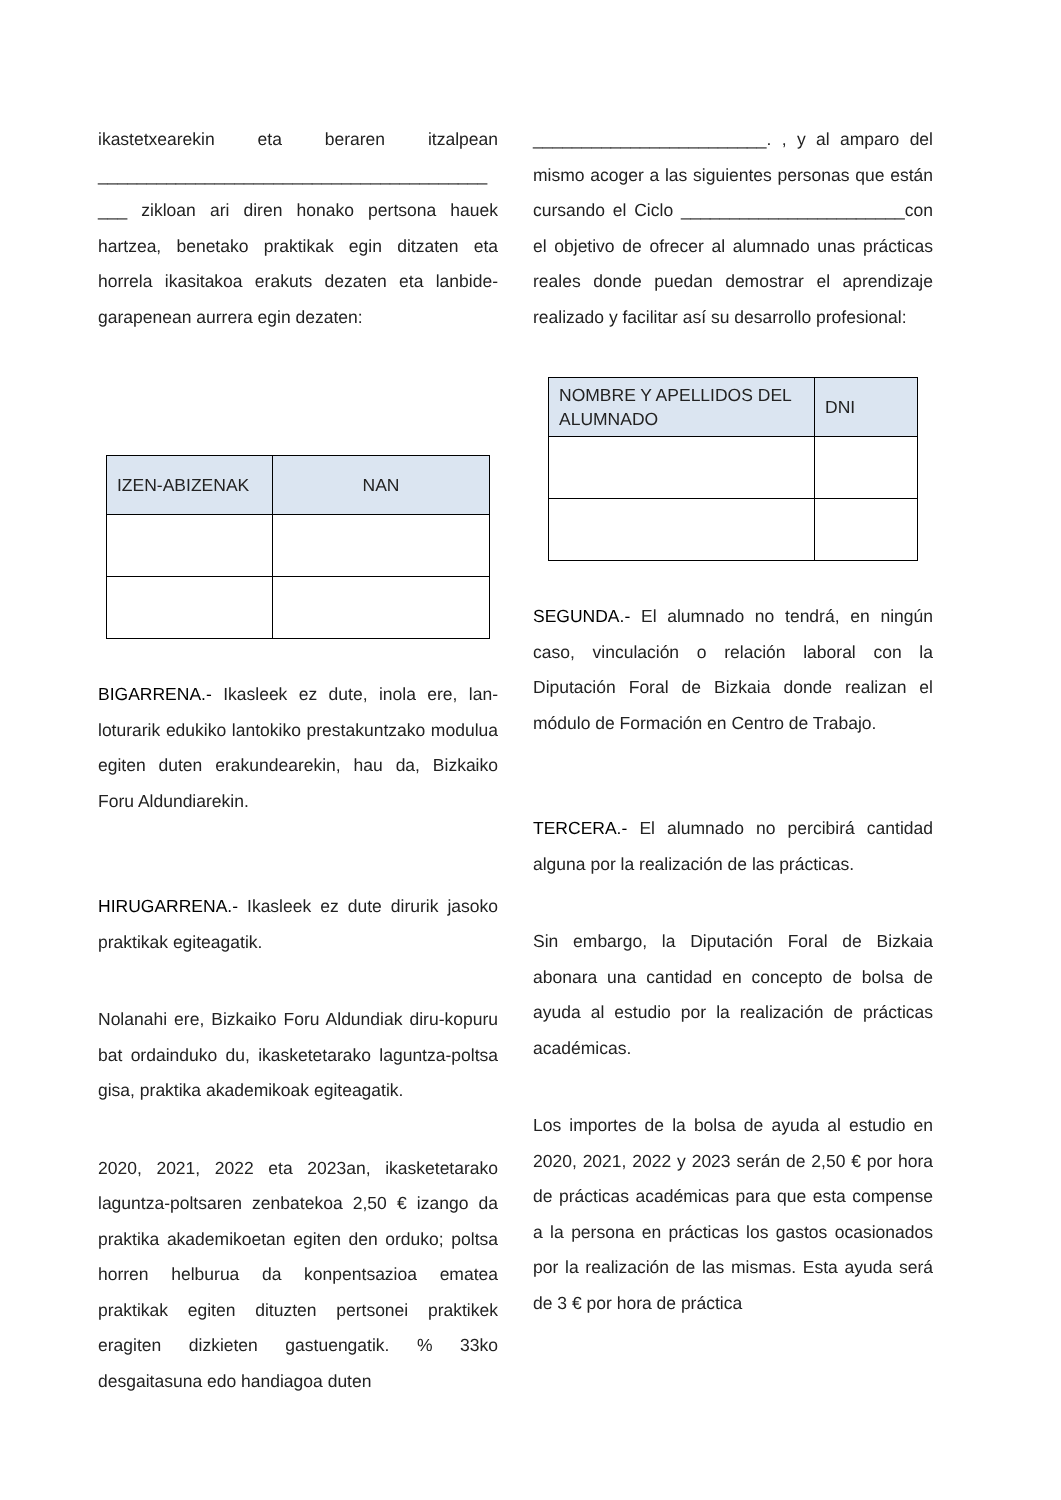ikastetxearekin eta beraren itzalpean ________________________________________ ___ zikloan ari diren honako pertsona hauek hartzea, benetako praktikak egin ditzaten eta horrela ikasitakoa erakuts dezaten eta lanbide-garapenean aurrera egin dezaten:
| IZEN-ABIZENAK | NAN |
| --- | --- |
BIGARRENA.- Ikasleek ez dute, inola ere, lan-loturarik edukiko lantokiko prestakuntzako modulua egiten duten erakundearekin, hau da, Bizkaiko Foru Aldundiarekin.
HIRUGARRENA.- Ikasleek ez dute dirurik jasoko praktikak egiteagatik.
Nolanahi ere, Bizkaiko Foru Aldundiak diru-kopuru bat ordainduko du, ikasketetarako laguntza-poltsa gisa, praktika akademikoak egiteagatik.
2020, 2021, 2022 eta 2023an, ikasketetarako laguntza-poltsaren zenbatekoa 2,50 € izango da praktika akademikoetan egiten den orduko; poltsa horren helburua da konpentsazioa ematea praktikak egiten dituzten pertsonei praktikek eragiten dizkieten gastuengatik. % 33ko desgaitasuna edo handiagoa duten
________________________. , y al amparo del mismo acoger a las siguientes personas que están cursando el Ciclo _______________________con el objetivo de ofrecer al alumnado unas prácticas reales donde puedan demostrar el aprendizaje realizado y facilitar así su desarrollo profesional:
| NOMBRE Y APELLIDOS DEL ALUMNADO | DNI |
| --- | --- |
SEGUNDA.- El alumnado no tendrá, en ningún caso, vinculación o relación laboral con la Diputación Foral de Bizkaia donde realizan el módulo de Formación en Centro de Trabajo.
TERCERA.- El alumnado no percibirá cantidad alguna por la realización de las prácticas.
Sin embargo, la Diputación Foral de Bizkaia abonara una cantidad en concepto de bolsa de ayuda al estudio por la realización de prácticas académicas.
Los importes de la bolsa de ayuda al estudio en 2020, 2021, 2022 y 2023 serán de 2,50 € por hora de prácticas académicas para que esta compense a la persona en prácticas los gastos ocasionados por la realización de las mismas. Esta ayuda será de 3 € por hora de práctica